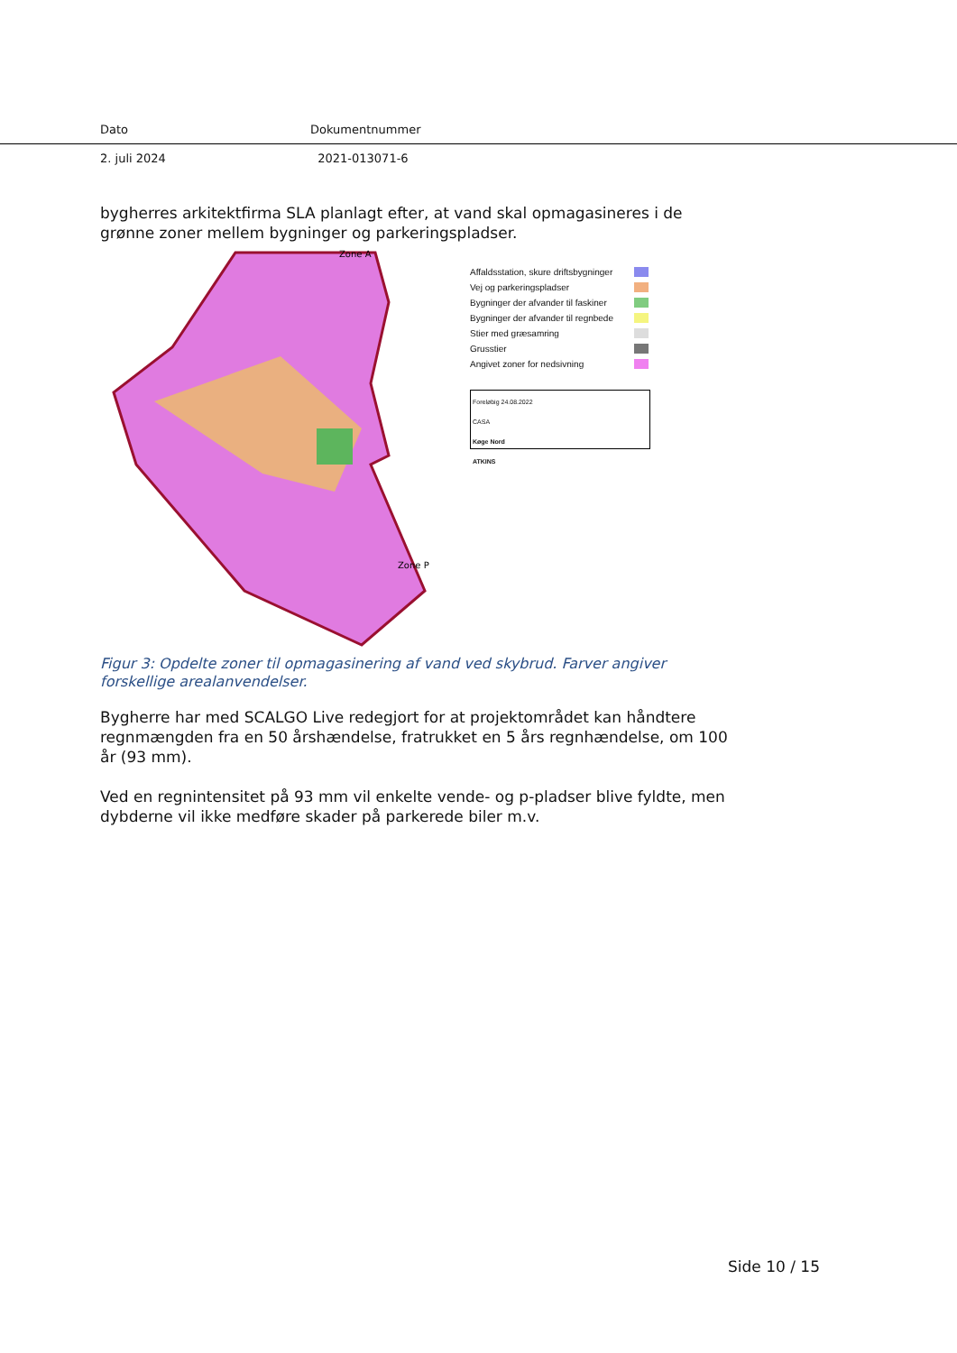Dato Dokumentnummer
2. juli 2024 2021-013071-6
bygherres arkitektfirma SLA planlagt efter, at vand skal opmagasineres i de grønne zoner mellem bygninger og parkeringspladser.
Zone A
Zone P
Affaldsstation, skure driftsbygninger
Vej og parkeringspladser
Bygninger der afvander til faskiner
Bygninger der afvander til regnbede
Stier med græsamring
Grusstier
Angivet zoner for nedsivning
Foreløbig 24.08.2022
CASA
Køge Nord
ATKINS
Figur 3: Opdelte zoner til opmagasinering af vand ved skybrud. Farver angiver forskellige arealanvendelser.
Bygherre har med SCALGO Live redegjort for at projektområdet kan håndtere regnmængden fra en 50 årshændelse, fratrukket en 5 års regnhændelse, om 100 år (93 mm).
Ved en regnintensitet på 93 mm vil enkelte vende- og p-pladser blive fyldte, men dybderne vil ikke medføre skader på parkerede biler m.v.
Side 10 / 15